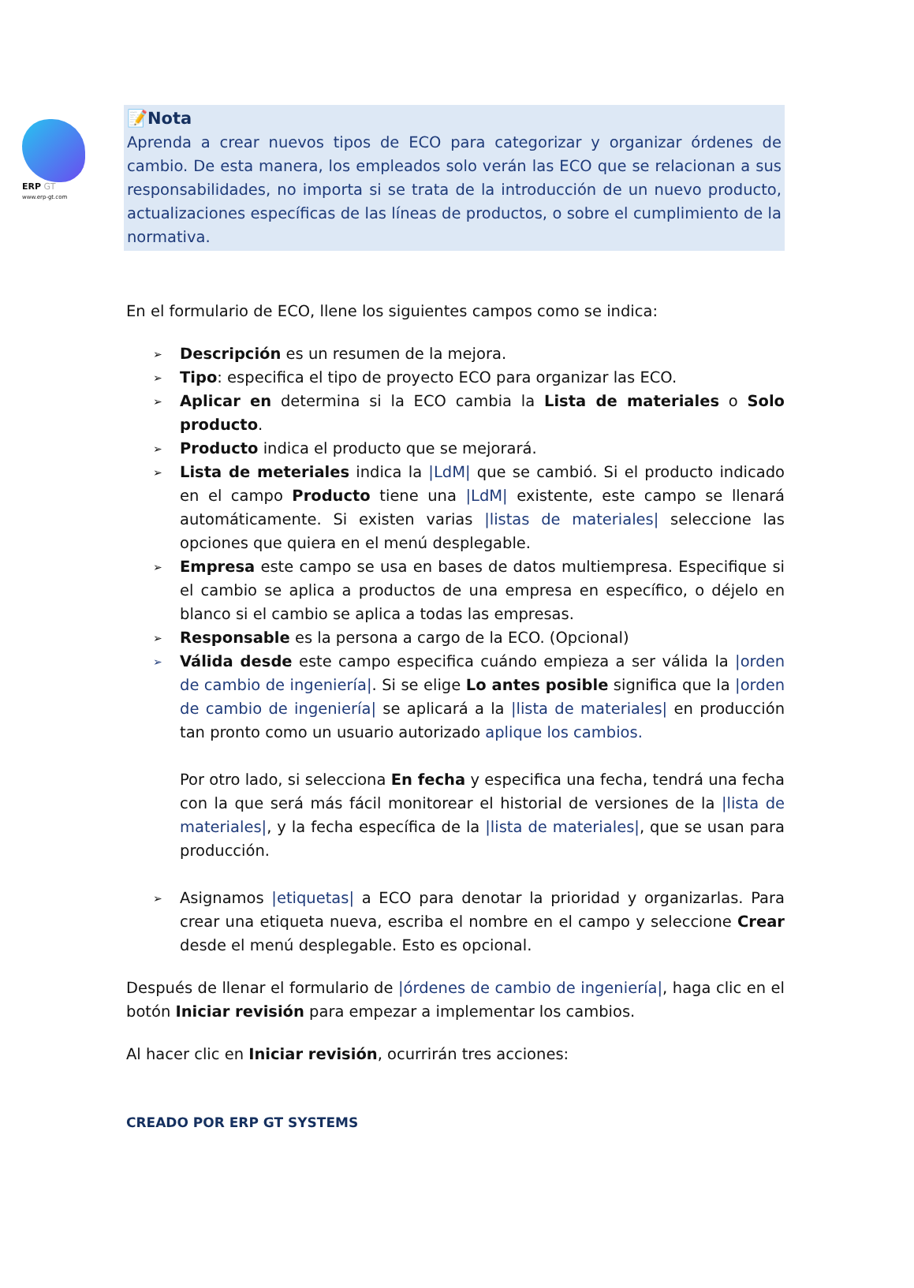ERP GT
www.erp-gt.com
📝Nota
Aprenda a crear nuevos tipos de ECO para categorizar y organizar órdenes de cambio. De esta manera, los empleados solo verán las ECO que se relacionan a sus responsabilidades, no importa si se trata de la introducción de un nuevo producto, actualizaciones específicas de las líneas de productos, o sobre el cumplimiento de la normativa.
En el formulario de ECO, llene los siguientes campos como se indica:
➢ Descripción es un resumen de la mejora.
➢ Tipo: especifica el tipo de proyecto ECO para organizar las ECO.
➢ Aplicar en determina si la ECO cambia la Lista de materiales o Solo producto.
➢ Producto indica el producto que se mejorará.
➢ Lista de meteriales indica la |LdM| que se cambió. Si el producto indicado en el campo Producto tiene una |LdM| existente, este campo se llenará automáticamente. Si existen varias |listas de materiales| seleccione las opciones que quiera en el menú desplegable.
➢ Empresa este campo se usa en bases de datos multiempresa. Especifique si el cambio se aplica a productos de una empresa en específico, o déjelo en blanco si el cambio se aplica a todas las empresas.
➢ Responsable es la persona a cargo de la ECO. (Opcional)
➢ Válida desde este campo especifica cuándo empieza a ser válida la |orden de cambio de ingeniería|. Si se elige Lo antes posible significa que la |orden de cambio de ingeniería| se aplicará a la |lista de materiales| en producción tan pronto como un usuario autorizado aplique los cambios.
Por otro lado, si selecciona En fecha y especifica una fecha, tendrá una fecha con la que será más fácil monitorear el historial de versiones de la |lista de materiales|, y la fecha específica de la |lista de materiales|, que se usan para producción.
➢ Asignamos |etiquetas| a ECO para denotar la prioridad y organizarlas. Para crear una etiqueta nueva, escriba el nombre en el campo y seleccione Crear desde el menú desplegable. Esto es opcional.
Después de llenar el formulario de |órdenes de cambio de ingeniería|, haga clic en el botón Iniciar revisión para empezar a implementar los cambios.
Al hacer clic en Iniciar revisión, ocurrirán tres acciones:
CREADO POR ERP GT SYSTEMS